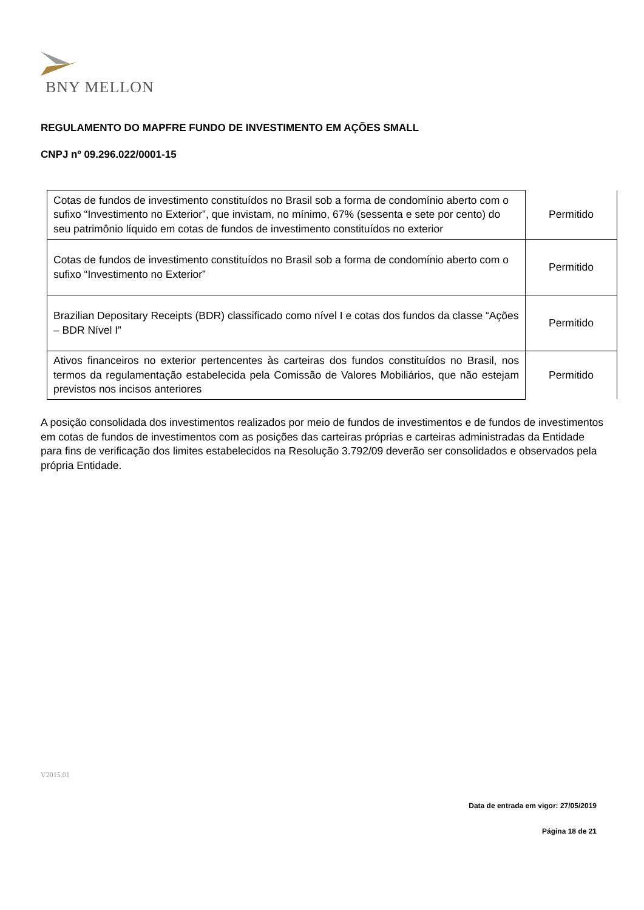BNY MELLON
REGULAMENTO DO MAPFRE FUNDO DE INVESTIMENTO EM AÇÕES SMALL
CNPJ nº 09.296.022/0001-15
| Cotas de fundos de investimento constituídos no Brasil sob a forma de condomínio aberto com o sufixo “Investimento no Exterior”, que invistam, no mínimo, 67% (sessenta e sete por cento) do seu patrimônio líquido em cotas de fundos de investimento constituídos no exterior | Permitido |
| Cotas de fundos de investimento constituídos no Brasil sob a forma de condomínio aberto com o sufixo “Investimento no Exterior” | Permitido |
| Brazilian Depositary Receipts (BDR) classificado como nível I e cotas dos fundos da classe “Ações – BDR Nível I” | Permitido |
| Ativos financeiros no exterior pertencentes às carteiras dos fundos constituídos no Brasil, nos termos da regulamentação estabelecida pela Comissão de Valores Mobiliários, que não estejam previstos nos incisos anteriores | Permitido |
A posição consolidada dos investimentos realizados por meio de fundos de investimentos e de fundos de investimentos em cotas de fundos de investimentos com as posições das carteiras próprias e carteiras administradas da Entidade para fins de verificação dos limites estabelecidos na Resolução 3.792/09 deverão ser consolidados e observados pela própria Entidade.
V2015.01
Data de entrada em vigor: 27/05/2019
Página 18 de 21